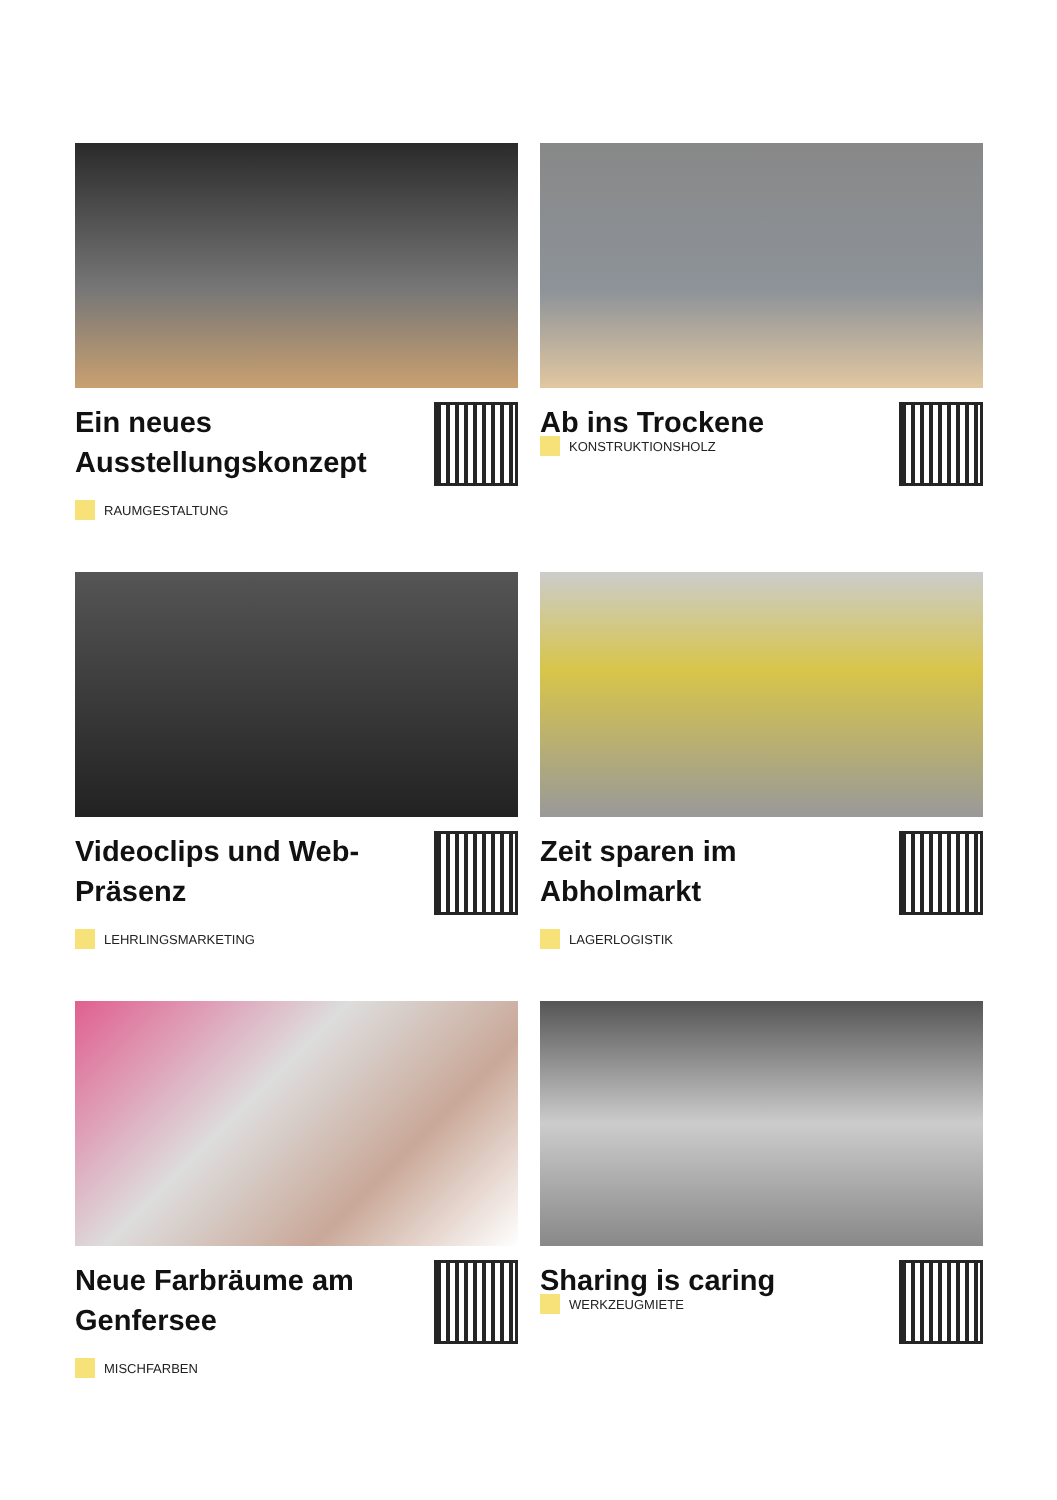Ein neues Ausstellungskonzept
RAUMGESTALTUNG
Ab ins Trockene
KONSTRUKTIONSHOLZ
Videoclips und Web-Präsenz
LEHRLINGSMARKETING
Zeit sparen im Abholmarkt
LAGERLOGISTIK
Neue Farbräume am Genfersee
MISCHFARBEN
Sharing is caring
WERKZEUGMIETE